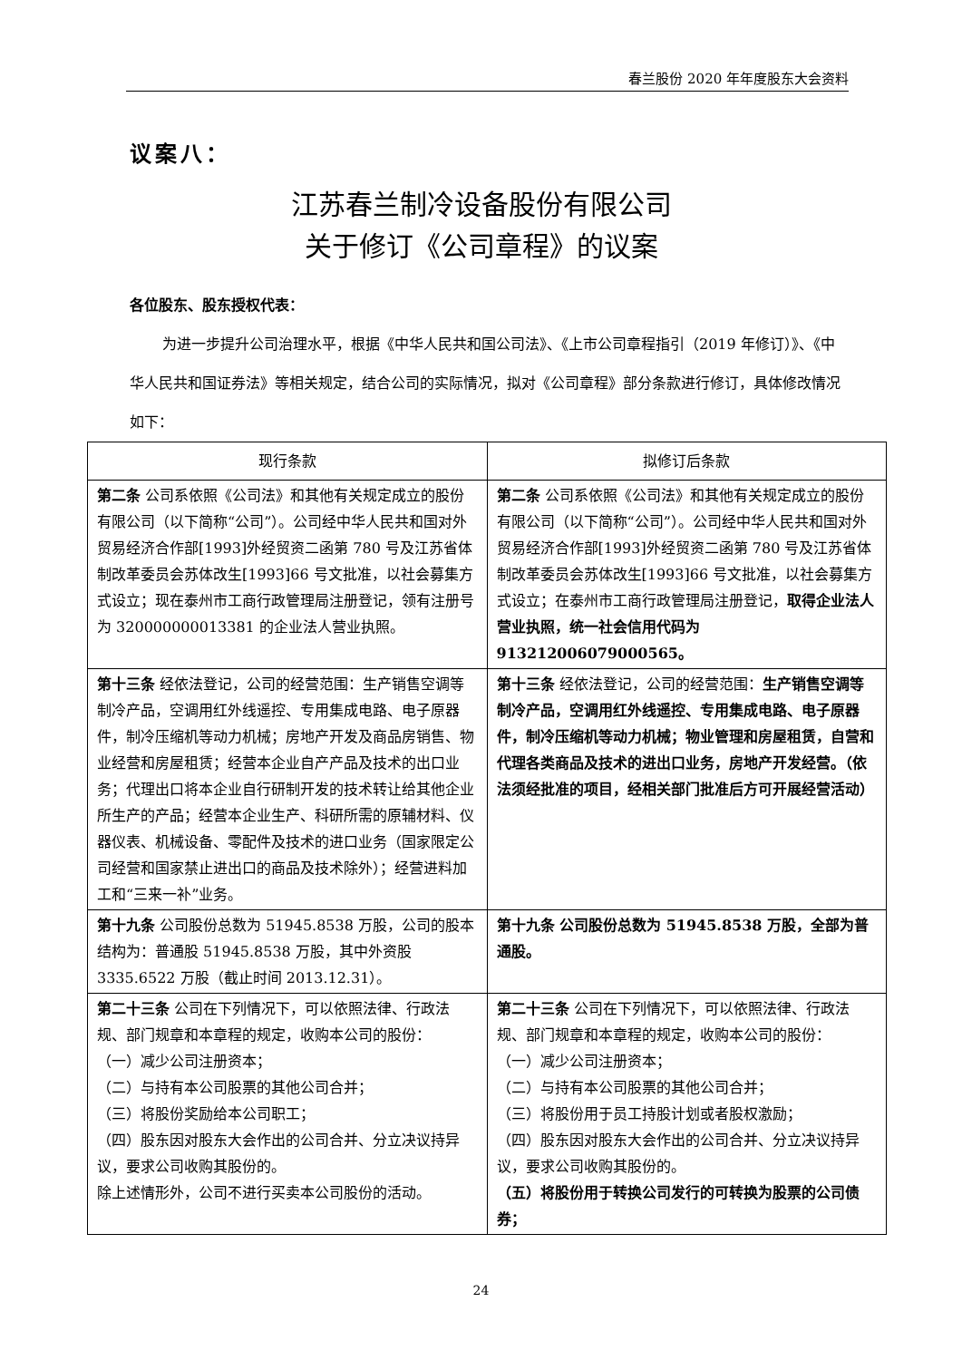春兰股份 2020 年年度股东大会资料
议案八：
江苏春兰制冷设备股份有限公司
关于修订《公司章程》的议案
各位股东、股东授权代表：
为进一步提升公司治理水平，根据《中华人民共和国公司法》、《上市公司章程指引（2019 年修订）》、《中华人民共和国证券法》等相关规定，结合公司的实际情况，拟对《公司章程》部分条款进行修订，具体修改情况如下：
| 现行条款 | 拟修订后条款 |
| --- | --- |
| 第二条 公司系依照《公司法》和其他有关规定成立的股份有限公司（以下简称“公司”）。公司经中华人民共和国对外贸易经济合作部[1993]外经贸资二函第 780 号及江苏省体制改革委员会苏体改生[1993]66 号文批准，以社会募集方式设立；现在泰州市工商行政管理局注册登记，领有注册号为 320000000013381 的企业法人营业执照。 | 第二条 公司系依照《公司法》和其他有关规定成立的股份有限公司（以下简称“公司”）。公司经中华人民共和国对外贸易经济合作部[1993]外经贸资二函第 780 号及江苏省体制改革委员会苏体改生[1993]66 号文批准，以社会募集方式设立；在泰州市工商行政管理局注册登记， 取得企业法人营业执照，统一社会信用代码为 913212006079000565。 |
| 第十三条 经依法登记，公司的经营范围：生产销售空调等制冷产品，空调用红外线遥控、专用集成电路、电子原器件，制冷压缩机等动力机械；房地产开发及商品房销售、物业经营和房屋租赁；经营本企业自产产品及技术的出口业务；代理出口将本企业自行研制开发的技术转让给其他企业所生产的产品；经营本企业生产、科研所需的原辅材料、仪器仪表、机械设备、零配件及技术的进口业务（国家限定公司经营和国家禁止进出口的商品及技术除外）；经营进料加工和“三来一补”业务。 | 第十三条 经依法登记，公司的经营范围： 生产销售空调等制冷产品，空调用红外线遥控、专用集成电路、电子原器件，制冷压缩机等动力机械；物业管理和房屋租赁，自营和代理各类商品及技术的进出口业务，房地产开发经营。（依法须经批准的项目，经相关部门批准后方可开展经营活动） |
| 第十九条 公司股份总数为 51945.8538 万股，公司的股本结构为：普通股 51945.8538 万股，其中外资股 3335.6522 万股（截止时间 2013.12.31）。 | 第十九条 公司股份总数为 51945.8538 万股，全部为普通股。 |
| 第二十三条 公司在下列情况下，可以依照法律、行政法规、部门规章和本章程的规定，收购本公司的股份： （一）减少公司注册资本； （二）与持有本公司股票的其他公司合并； （三）将股份奖励给本公司职工； （四）股东因对股东大会作出的公司合并、分立决议持异议，要求公司收购其股份的。 除上述情形外，公司不进行买卖本公司股份的活动。 | 第二十三条 公司在下列情况下，可以依照法律、行政法规、部门规章和本章程的规定，收购本公司的股份： （一）减少公司注册资本； （二）与持有本公司股票的其他公司合并； （三）将股份用于员工持股计划或者股权激励； （四）股东因对股东大会作出的公司合并、分立决议持异议，要求公司收购其股份的。 （五）将股份用于转换公司发行的可转换为股票的公司债券； |
24